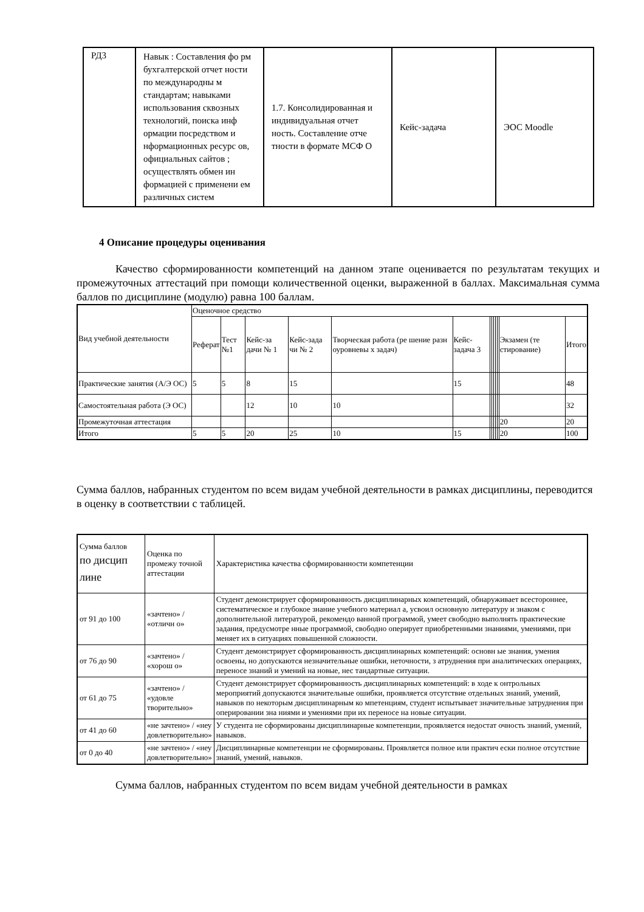| РД3 | Навык : Составления фо рм бухгалтерской отчет ности по международны м стандартам; навыками использования сквозных технологий, поиска инф ормации посредством и нформационных ресурс ов, официальных сайтов ; осуществлять обмен ин формацией с применени ем различных систем | 1.7. Консолидированная и индивидуальная отчет ность. Составление отче тности в формате МСФ О | Кейс-задача | ЭОС Moodle |
4 Описание процедуры оценивания
Качество сформированности компетенций на данном этапе оценивается по результатам текущих и промежуточных аттестаций при помощи количественной оценки, выраженной в баллах. Максимальная сумма баллов по дисциплине (модулю) равна 100 баллам.
| Вид учебной деятельности | Оценочное средство | | | | | | | | | | | | |
| | Реферат | Тест №1 | Кейс-за дачи № 1 | Кейс-зада чи № 2 | Творческая работа (ре шение разн оуровневы х задач) | Кейс-задача 3 | | | | | | Экзамен (те стирование) | Итого |
| Практические занятия (А/Э ОС) | 5 | 5 | 8 | 15 | | 15 | | | | | | | 48 |
| Самостоятельная работа (Э ОС) | | | 12 | 10 | 10 | | | | | | | | 32 |
| Промежуточная аттестация | | | | | | | | | | | | 20 | 20 |
| Итого | 5 | 5 | 20 | 25 | 10 | 15 | | | | | | 20 | 100 |
Сумма баллов, набранных студентом по всем видам учебной деятельности в рамках дисциплины, переводится в оценку в соответствии с таблицей.
| Сумма баллов по дисцип лине | Оценка по промежу точной аттестации | Характеристика качества сформированности компетенции |
| от 91 до 100 | «зачтено» / «отличн о» | Студент демонстрирует сформированность дисциплинарных компетенций, обнаруживает всестороннее, систематическое и глубокое знание учебного материал а, усвоил основную литературу и знаком с дополнительной литературой, рекомендо ванной программой, умеет свободно выполнять практические задания, предусмотре нные программой, свободно оперирует приобретенными знаниями, умениями, при меняет их в ситуациях повышенной сложности. |
| от 76 до 90 | «зачтено» / «хорош о» | Студент демонстрирует сформированность дисциплинарных компетенций: основн ые знания, умения освоены, но допускаются незначительные ошибки, неточности, з атруднения при аналитических операциях, переносе знаний и умений на новые, нес тандартные ситуации. |
| от 61 до 75 | «зачтено» / «удовле творительно» | Студент демонстрирует сформированность дисциплинарных компетенций: в ходе к онтрольных мероприятий допускаются значительные ошибки, проявляется отсутствие отдельных знаний, умений, навыков по некоторым дисциплинарным ко мпетенциям, студент испытывает значительные затруднения при оперировании зна ниями и умениями при их переносе на новые ситуации. |
| от 41 до 60 | «не зачтено» / «неу довлетворительно» | У студента не сформированы дисциплинарные компетенции, проявляется недостат очность знаний, умений, навыков. |
| от 0 до 40 | «не зачтено» / «неу довлетворительно» | Дисциплинарные компетенции не сформированы. Проявляется полное или практич ески полное отсутствие знаний, умений, навыков. |
Сумма баллов, набранных студентом по всем видам учебной деятельности в рамках